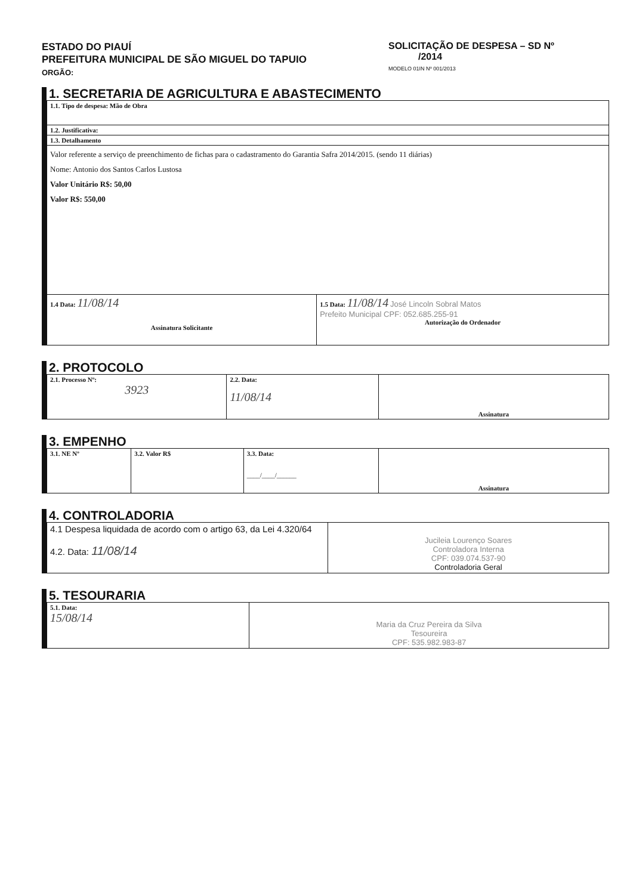ESTADO DO PIAUÍ
PREFEITURA MUNICIPAL DE SÃO MIGUEL DO TAPUIO
ORGÃO:
SOLICITAÇÃO DE DESPESA – SD Nº /2014
MODELO 01IN Nº 001/2013
1. SECRETARIA DE AGRICULTURA E ABASTECIMENTO
| 1.1. Tipo de despesa: Mão de Obra | |
| 1.2. Justificativa: | |
| 1.3. Detalhamento | |
| Valor referente a serviço de preenchimento de fichas para o cadastramento do Garantia Safra 2014/2015. (sendo 11 diárias) Nome: Antonio dos Santos Carlos Lustosa Valor Unitário R$: 50,00 Valor R$: 550,00 | |
| 1.4 Data: 11/08/14 Assinatura Solicitante | 1.5 Data: 11/08/14 José Lincoln Sobral Matos Prefeito Municipal CPF: 052.685.255-91 Autorização do Ordenador |
2. PROTOCOLO
| 2.1. Processo Nº: 3923 | 2.2. Data: 11/08/14 | Assinatura |
3. EMPENHO
| 3.1. NE Nº | 3.2. Valor R$ | 3.3. Data: ____/____/______ | Assinatura |
4. CONTROLADORIA
| 4.1 Despesa liquidada de acordo com o artigo 63, da Lei 4.320/64 4.2. Data: 11/08/14 | Jucileia Lourenço Soares Controladora Interna CPF: 039.074.537-90 Controladoria Geral |
5. TESOURARIA
| 5.1. Data: 15/08/14 | Maria da Cruz Pereira da Silva Tesoureira CPF: 535.982.983-87 |